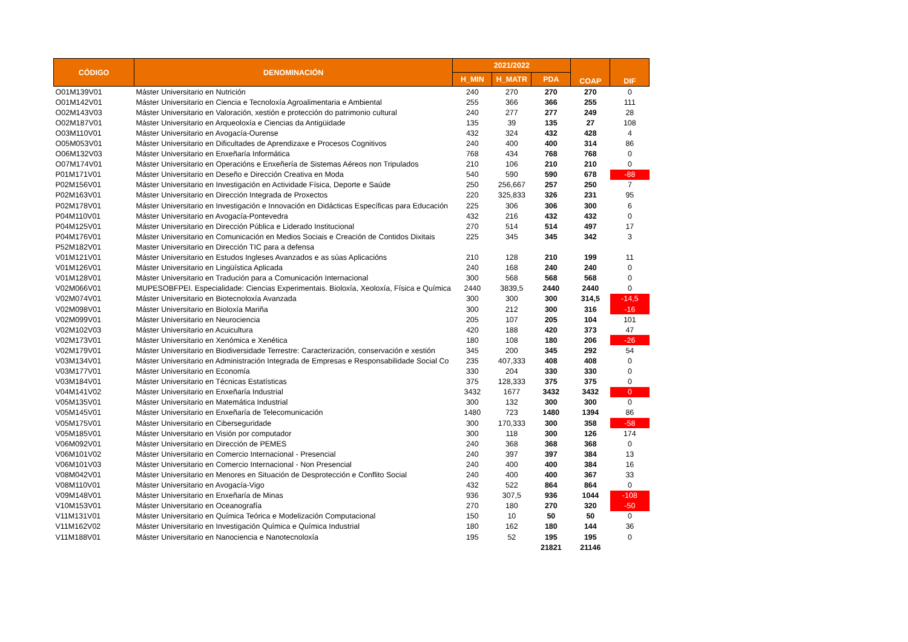| CÓDIGO | DENOMINACIÓN | 2021/2022 | | | COAP | DIF |
| --- | --- | --- | --- | --- | --- | --- |
| | | H_MIN | H_MATR | PDA | | |
| O01M139V01 | Máster Universitario en Nutrición | 240 | 270 | 270 | 270 | 0 |
| O01M142V01 | Máster Universitario en Ciencia e Tecnoloxía Agroalimentaria e Ambiental | 255 | 366 | 366 | 255 | 111 |
| O02M143V03 | Máster Universitario en Valoración, xestión e protección do patrimonio cultural | 240 | 277 | 277 | 249 | 28 |
| O02M187V01 | Máster Universitario en Arqueoloxía e Ciencias da Antigüidade | 135 | 39 | 135 | 27 | 108 |
| O03M110V01 | Máster Universitario en Avogacía-Ourense | 432 | 324 | 432 | 428 | 4 |
| O05M053V01 | Máster Universitario en Dificultades de Aprendizaxe e Procesos Cognitivos | 240 | 400 | 400 | 314 | 86 |
| O06M132V03 | Máster Universitario en Enxeñaría Informática | 768 | 434 | 768 | 768 | 0 |
| O07M174V01 | Máster Universitario en Operacións e Enxeñería de Sistemas Aéreos non Tripulados | 210 | 106 | 210 | 210 | 0 |
| P01M171V01 | Máster Universitario en Deseño e Dirección Creativa en Moda | 540 | 590 | 590 | 678 | -88 |
| P02M156V01 | Máster Universitario en Investigación en Actividade Física, Deporte e Saúde | 250 | 256,667 | 257 | 250 | 7 |
| P02M163V01 | Máster Universitario en Dirección Integrada de Proxectos | 220 | 325,833 | 326 | 231 | 95 |
| P02M178V01 | Máster Universitario en Investigación e Innovación en Didácticas Específicas para Educación | 225 | 306 | 306 | 300 | 6 |
| P04M110V01 | Máster Universitario en Avogacía-Pontevedra | 432 | 216 | 432 | 432 | 0 |
| P04M125V01 | Máster Universitario en Dirección Pública e Liderado Institucional | 270 | 514 | 514 | 497 | 17 |
| P04M176V01 | Máster Universitario en Comunicación en Medios Sociais e Creación de Contidos Dixitais | 225 | 345 | 345 | 342 | 3 |
| P52M182V01 | Master Universitario en Dirección TIC para a defensa | | | | | |
| V01M121V01 | Máster Universitario en Estudos Ingleses Avanzados e as súas Aplicacións | 210 | 128 | 210 | 199 | 11 |
| V01M126V01 | Máster Universitario en Lingüística Aplicada | 240 | 168 | 240 | 240 | 0 |
| V01M128V01 | Máster Universitario en Tradución para a Comunicación Internacional | 300 | 568 | 568 | 568 | 0 |
| V02M066V01 | MUPESOBFPEI. Especialidade: Ciencias Experimentais. Bioloxía, Xeoloxía, Física e Química | 2440 | 3839,5 | 2440 | 2440 | 0 |
| V02M074V01 | Máster Universitario en Biotecnoloxía Avanzada | 300 | 300 | 300 | 314,5 | -14,5 |
| V02M098V01 | Máster Universitario en Bioloxía Mariña | 300 | 212 | 300 | 316 | -16 |
| V02M099V01 | Máster Universitario en Neurociencia | 205 | 107 | 205 | 104 | 101 |
| V02M102V03 | Máster Universitario en Acuicultura | 420 | 188 | 420 | 373 | 47 |
| V02M173V01 | Máster Universitario en Xenómica e Xenética | 180 | 108 | 180 | 206 | -26 |
| V02M179V01 | Máster Universitario en Biodiversidade Terrestre: Caracterización, conservación e xestión | 345 | 200 | 345 | 292 | 54 |
| V03M134V01 | Máster Universitario en Administración Integrada de Empresas e Responsabilidade Social Co | 235 | 407,333 | 408 | 408 | 0 |
| V03M177V01 | Máster Universitario en Economía | 330 | 204 | 330 | 330 | 0 |
| V03M184V01 | Máster Universitario en Técnicas Estatísticas | 375 | 128,333 | 375 | 375 | 0 |
| V04M141V02 | Máster Universitario en Enxeñaría Industrial | 3432 | 1677 | 3432 | 3432 | 0 |
| V05M135V01 | Máster Universitario en Matemática Industrial | 300 | 132 | 300 | 300 | 0 |
| V05M145V01 | Máster Universitario en Enxeñaría de Telecomunicación | 1480 | 723 | 1480 | 1394 | 86 |
| V05M175V01 | Máster Universitario en Ciberseguridade | 300 | 170,333 | 300 | 358 | -58 |
| V05M185V01 | Máster Universitario en Visión por computador | 300 | 118 | 300 | 126 | 174 |
| V06M092V01 | Máster Universitario en Dirección de PEMES | 240 | 368 | 368 | 368 | 0 |
| V06M101V02 | Máster Universitario en Comercio Internacional - Presencial | 240 | 397 | 397 | 384 | 13 |
| V06M101V03 | Máster Universitario en Comercio Internacional - Non Presencial | 240 | 400 | 400 | 384 | 16 |
| V08M042V01 | Máster Universitario en Menores en Situación de Desprotección e Conflito Social | 240 | 400 | 400 | 367 | 33 |
| V08M110V01 | Máster Universitario en Avogacía-Vigo | 432 | 522 | 864 | 864 | 0 |
| V09M148V01 | Máster Universitario en Enxeñaría de Minas | 936 | 307,5 | 936 | 1044 | -108 |
| V10M153V01 | Máster Universitario en Oceanografía | 270 | 180 | 270 | 320 | -50 |
| V11M131V01 | Máster Universitario en Química Teórica e Modelización Computacional | 150 | 10 | 50 | 50 | 0 |
| V11M162V02 | Máster Universitario en Investigación Química e Química Industrial | 180 | 162 | 180 | 144 | 36 |
| V11M188V01 | Máster Universitario en Nanociencia e Nanotecnoloxía | 195 | 52 | 195 | 195 | 0 |
| | | | | 21821 | 21146 | |